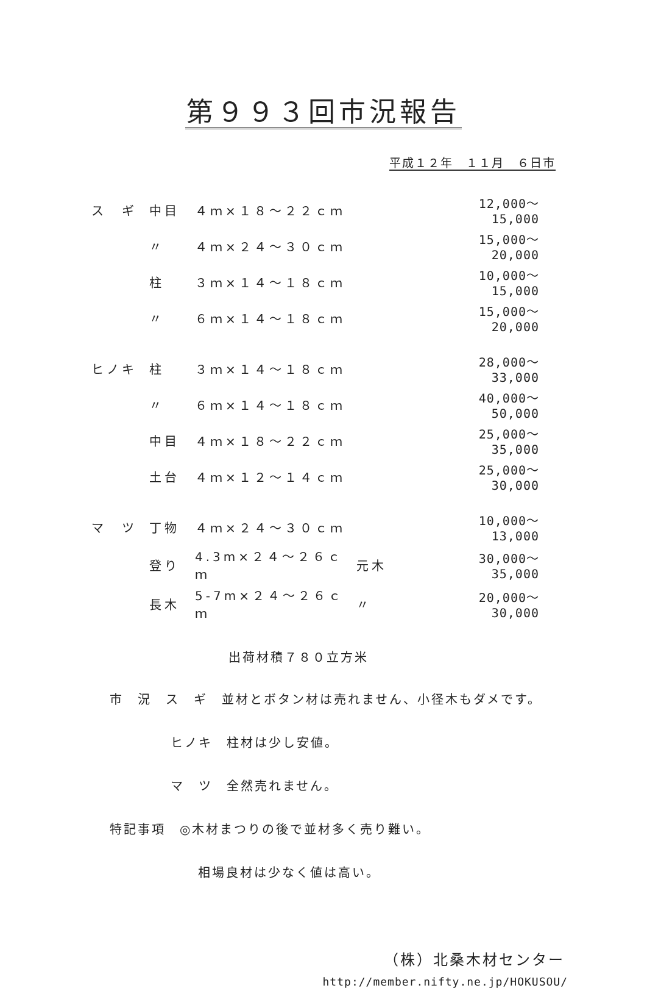第９９３回市況報告
平成１２年　１１月　６日市
| ス ギ | 中目 | ４ｍ×１８～２２ｃｍ | | 12,000～15,000 |
| | 〃 | ４ｍ×２４～３０ｃｍ | | 15,000～20,000 |
| | 柱 | ３ｍ×１４～１８ｃｍ | | 10,000～15,000 |
| | 〃 | ６ｍ×１４～１８ｃｍ | | 15,000～20,000 |
| ヒノキ | 柱 | ３ｍ×１４～１８ｃｍ | | 28,000～33,000 |
| | 〃 | ６ｍ×１４～１８ｃｍ | | 40,000～50,000 |
| | 中目 | ４ｍ×１８～２２ｃｍ | | 25,000～35,000 |
| | 土台 | ４ｍ×１２～１４ｃｍ | | 25,000～30,000 |
| マ ツ | 丁物 | ４ｍ×２４～３０ｃｍ | | 10,000～13,000 |
| | 登り | 4.3m×２４～２６ｃｍ | 元木 | 30,000～35,000 |
| | 長木 | 5-7m×２４～２６ｃｍ | 〃 | 20,000～30,000 |
出荷材積７８０立方米
市　況　ス　ギ　並材とボタン材は売れません、小径木もダメです。
ヒノキ　柱材は少し安値。
マ　ツ　全然売れません。
特記事項　◎木材まつりの後で並材多く売り難い。
相場良材は少なく値は高い。
（株）北桑木材センター
http://member.nifty.ne.jp/HOKUSOU/